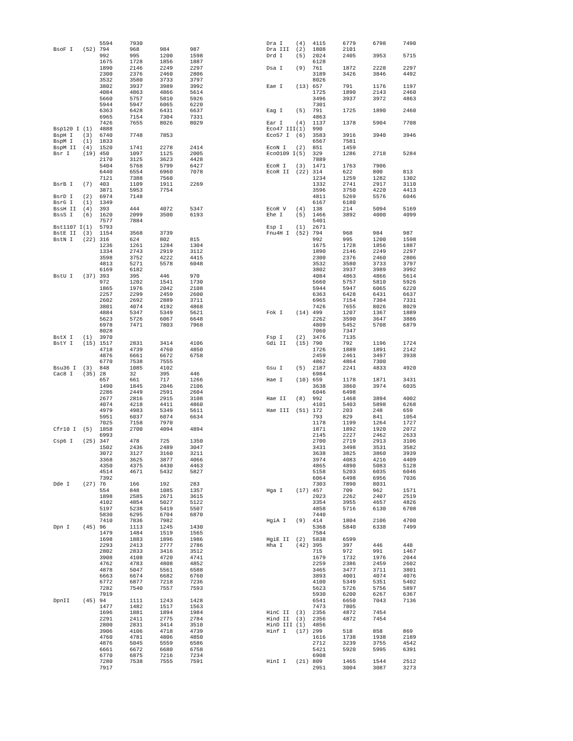| | | 5594 | 7930 | | |
| BsoF I | (52) | 794 | 968 | 984 | 987 |
| | | 992 | 995 | 1200 | 1598 |
| | | 1675 | 1728 | 1856 | 1887 |
| | | 1890 | 2146 | 2249 | 2297 |
| | | 2300 | 2376 | 2460 | 2806 |
| | | 3532 | 3580 | 3733 | 3797 |
| | | 3802 | 3937 | 3989 | 3992 |
| | | 4084 | 4863 | 4866 | 5614 |
| | | 5660 | 5757 | 5810 | 5926 |
| | | 5944 | 5947 | 6065 | 6220 |
| | | 6363 | 6428 | 6431 | 6637 |
| | | 6965 | 7154 | 7304 | 7331 |
| | | 7426 | 7655 | 8026 | 8029 |
| Bsp120 I | (1) | 4888 | | | |
| BspH I | (3) | 6740 | 7748 | 7853 | |
| BspM I | (1) | 1833 | | | |
| BspM II | (4) | 1520 | 1741 | 2278 | 2414 |
| Bsr I | (19) | 450 | 1097 | 1125 | 2005 |
| | | 2170 | 3125 | 3623 | 4428 |
| | | 5404 | 5768 | 5799 | 6427 |
| | | 6440 | 6554 | 6960 | 7078 |
| | | 7121 | 7388 | 7560 | |
| BsrB I | (7) | 403 | 1109 | 1911 | 2269 |
| | | 3871 | 5953 | 7754 | |
| BsrD I | (2) | 6974 | 7148 | | |
| BsrG I | (1) | 1349 | | | |
| BssH II | (4) | 393 | 444 | 4072 | 5347 |
| BssS I | (6) | 1620 | 2099 | 3500 | 6193 |
| | | 7577 | 7884 | | |
| Bst1107 I | (1) | 5793 | | | |
| BstE II | (3) | 1154 | 3568 | 3739 | |
| BstN I | (22) | 316 | 624 | 802 | 815 |
| | | 1236 | 1261 | 1284 | 1304 |
| | | 1334 | 2743 | 2919 | 3112 |
| | | 3598 | 3752 | 4222 | 4415 |
| | | 4813 | 5271 | 5578 | 6048 |
| | | 6169 | 6182 | | |
| BstU I | (37) | 393 | 395 | 446 | 970 |
| | | 972 | 1202 | 1541 | 1730 |
| | | 1865 | 1976 | 2042 | 2108 |
| | | 2257 | 2299 | 2459 | 2600 |
| | | 2602 | 2692 | 2889 | 3711 |
| | | 3801 | 4074 | 4192 | 4868 |
| | | 4884 | 5347 | 5349 | 5621 |
| | | 5623 | 5726 | 6067 | 6648 |
| | | 6978 | 7471 | 7803 | 7968 |
| | | 8028 | | | |
| BstX I | (1) | 3970 | | | |
| BstY I | (15) | 1517 | 2831 | 3414 | 4106 |
| | | 4718 | 4739 | 4760 | 4850 |
| | | 4876 | 6661 | 6672 | 6758 |
| | | 6770 | 7538 | 7555 | |
| Bsu36 I | (3) | 848 | 1085 | 4102 | |
| Cac8 I | (35) | 28 | 32 | 395 | 446 |
| | | 657 | 661 | 717 | 1266 |
| | | 1490 | 1845 | 2046 | 2106 |
| | | 2286 | 2449 | 2591 | 2604 |
| | | 2677 | 2816 | 2915 | 3108 |
| | | 4074 | 4218 | 4411 | 4860 |
| | | 4979 | 4983 | 5349 | 5611 |
| | | 5951 | 6037 | 6074 | 6634 |
| | | 7025 | 7158 | 7970 | |
| Cfr10 I | (5) | 1858 | 2700 | 4094 | 4894 |
| | | 6993 | | | |
| Csp6 I | (25) | 347 | 478 | 725 | 1350 |
| | | 1502 | 2436 | 2489 | 3047 |
| | | 3072 | 3127 | 3160 | 3211 |
| | | 3368 | 3625 | 3877 | 4066 |
| | | 4350 | 4375 | 4430 | 4463 |
| | | 4514 | 4671 | 5432 | 5827 |
| | | 7392 | | | |
| Dde I | (27) | 76 | 166 | 192 | 283 |
| | | 554 | 848 | 1085 | 1357 |
| | | 1898 | 2585 | 2671 | 3615 |
| | | 4102 | 4854 | 5027 | 5122 |
| | | 5197 | 5238 | 5419 | 5507 |
| | | 5830 | 6295 | 6704 | 6870 |
| | | 7410 | 7836 | 7982 | |
| Dpn I | (45) | 96 | 1113 | 1245 | 1430 |
| | | 1479 | 1484 | 1519 | 1565 |
| | | 1698 | 1883 | 1896 | 1986 |
| | | 2293 | 2413 | 2777 | 2786 |
| | | 2802 | 2833 | 3416 | 3512 |
| | | 3908 | 4108 | 4720 | 4741 |
| | | 4762 | 4783 | 4808 | 4852 |
| | | 4878 | 5047 | 5561 | 6588 |
| | | 6663 | 6674 | 6682 | 6760 |
| | | 6772 | 6877 | 7218 | 7236 |
| | | 7282 | 7540 | 7557 | 7593 |
| | | 7919 | | | |
| DpnII | (45) | 94 | 1111 | 1243 | 1428 |
| | | 1477 | 1482 | 1517 | 1563 |
| | | 1696 | 1881 | 1894 | 1984 |
| | | 2291 | 2411 | 2775 | 2784 |
| | | 2800 | 2831 | 3414 | 3510 |
| | | 3906 | 4106 | 4718 | 4739 |
| | | 4760 | 4781 | 4806 | 4850 |
| | | 4876 | 5045 | 5559 | 6586 |
| | | 6661 | 6672 | 6680 | 6758 |
| | | 6770 | 6875 | 7216 | 7234 |
| | | 7280 | 7538 | 7555 | 7591 |
| | | 7917 | | | |
| Dra I | (4) | 4115 | 6779 | 6798 | 7490 |
| Dra III | (2) | 1808 | 2101 | | |
| Drd I | (5) | 2024 | 2405 | 3953 | 5715 |
| | | 6128 | | | |
| Dsa I | (9) | 761 | 1872 | 2228 | 2297 |
| | | 3189 | 3426 | 3846 | 4492 |
| | | 8026 | | | |
| Eae I | (13) | 657 | 791 | 1176 | 1197 |
| | | 1725 | 1890 | 2143 | 2460 |
| | | 3496 | 3937 | 3972 | 4863 |
| | | 7301 | | | |
| Eag I | (5) | 791 | 1725 | 1890 | 2460 |
| | | 4863 | | | |
| Ear I | (4) | 1137 | 1378 | 5904 | 7708 |
| Eco47 III | (1) | 990 | | | |
| Eco57 I | (6) | 3583 | 3916 | 3940 | 3946 |
| | | 6567 | 7581 | | |
| EcoN I | (2) | 851 | 1459 | | |
| EcoO109 I | (5) | 329 | 1286 | 2718 | 5284 |
| | | 7889 | | | |
| EcoR I | (3) | 1471 | 1763 | 7906 | |
| EcoR II | (22) | 314 | 622 | 800 | 813 |
| | | 1234 | 1259 | 1282 | 1302 |
| | | 1332 | 2741 | 2917 | 3110 |
| | | 3596 | 3750 | 4220 | 4413 |
| | | 4811 | 5269 | 5576 | 6046 |
| | | 6167 | 6180 | | |
| EcoR V | (4) | 138 | 214 | 5094 | 5169 |
| Ehe I | (5) | 1466 | 3892 | 4000 | 4099 |
| | | 5401 | | | |
| Esp I | (1) | 2671 | | | |
| Fnu4H I | (52) | 794 | 968 | 984 | 987 |
| | | 992 | 995 | 1200 | 1598 |
| | | 1675 | 1728 | 1856 | 1887 |
| | | 1890 | 2146 | 2249 | 2297 |
| | | 2300 | 2376 | 2460 | 2806 |
| | | 3532 | 3580 | 3733 | 3797 |
| | | 3802 | 3937 | 3989 | 3992 |
| | | 4084 | 4863 | 4866 | 5614 |
| | | 5660 | 5757 | 5810 | 5926 |
| | | 5944 | 5947 | 6065 | 6220 |
| | | 6363 | 6428 | 6431 | 6637 |
| | | 6965 | 7154 | 7304 | 7331 |
| | | 7426 | 7655 | 8026 | 8029 |
| Fok I | (14) | 499 | 1207 | 1367 | 1889 |
| | | 2262 | 3590 | 3647 | 3886 |
| | | 4809 | 5452 | 5708 | 6879 |
| | | 7060 | 7347 | | |
| Fsp I | (2) | 3476 | 7135 | | |
| Gdi II | (15) | 790 | 792 | 1196 | 1724 |
| | | 1726 | 1889 | 1891 | 2142 |
| | | 2459 | 2461 | 3497 | 3938 |
| | | 4862 | 4864 | 7300 | |
| Gsu I | (5) | 2187 | 2241 | 4833 | 4920 |
| | | 6984 | | | |
| Hae I | (10) | 659 | 1178 | 1871 | 3431 |
| | | 3638 | 3860 | 3974 | 6035 |
| | | 6046 | 6498 | | |
| Hae II | (8) | 992 | 1468 | 3894 | 4002 |
| | | 4101 | 5403 | 5898 | 6268 |
| Hae III | (51) | 172 | 203 | 248 | 659 |
| | | 793 | 829 | 841 | 1054 |
| | | 1178 | 1199 | 1264 | 1727 |
| | | 1871 | 1892 | 1920 | 2072 |
| | | 2145 | 2227 | 2462 | 2633 |
| | | 2700 | 2719 | 2913 | 3106 |
| | | 3431 | 3498 | 3531 | 3582 |
| | | 3638 | 3825 | 3860 | 3939 |
| | | 3974 | 4083 | 4216 | 4409 |
| | | 4865 | 4890 | 5083 | 5128 |
| | | 5158 | 5203 | 6035 | 6046 |
| | | 6064 | 6498 | 6956 | 7036 |
| | | 7303 | 7890 | 8031 | |
| Hga I | (17) | 457 | 709 | 962 | 1571 |
| | | 2023 | 2262 | 2407 | 2519 |
| | | 3354 | 3955 | 4657 | 4826 |
| | | 4858 | 5716 | 6130 | 6708 |
| | | 7440 | | | |
| HgiA I | (9) | 414 | 1804 | 2106 | 4700 |
| | | 5368 | 5840 | 6338 | 7499 |
| | | 7584 | | | |
| HgiE II | (2) | 5838 | 6599 | | |
| Hha I | (42) | 395 | 397 | 446 | 448 |
| | | 715 | 972 | 991 | 1467 |
| | | 1679 | 1732 | 1976 | 2044 |
| | | 2259 | 2386 | 2459 | 2602 |
| | | 3465 | 3477 | 3711 | 3801 |
| | | 3893 | 4001 | 4074 | 4076 |
| | | 4100 | 5349 | 5351 | 5402 |
| | | 5623 | 5726 | 5756 | 5897 |
| | | 5930 | 6200 | 6267 | 6367 |
| | | 6541 | 6650 | 7043 | 7136 |
| | | 7473 | 7805 | | |
| HinC II | (3) | 2356 | 4872 | 7454 | |
| Hind II | (3) | 2356 | 4872 | 7454 | |
| HinD III | (1) | 4856 | | | |
| Hinf I | (17) | 299 | 518 | 858 | 869 |
| | | 1616 | 1738 | 1938 | 2189 |
| | | 2712 | 3239 | 3755 | 4542 |
| | | 5421 | 5920 | 5995 | 6391 |
| | | 6908 | | | |
| HinI I | (21) | 809 | 1465 | 1544 | 2512 |
| | | 2951 | 3004 | 3087 | 3273 |